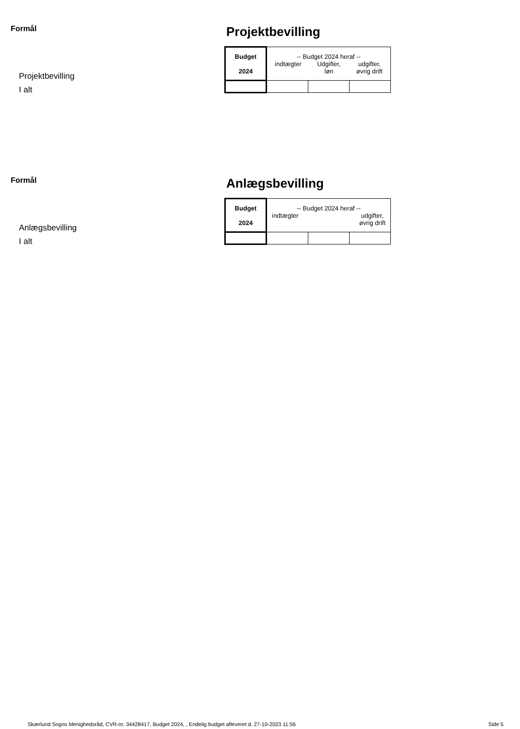Formål
Projektbevilling
I alt
Projektbevilling
| Budget 2024 | -- Budget 2024 heraf -- indtægter Udgifter, løn udgifter, øvrig drift | | |
Formål
Anlægsbevilling
I alt
Anlægsbevilling
| Budget 2024 | -- Budget 2024 heraf -- indtægter udgifter, øvrig drift | | |
Skærlund Sogns Menighedsråd, CVR-nr. 34428417, Budget 2024, , Endelig budget afleveret d. 27-10-2023 11:56 Side 5